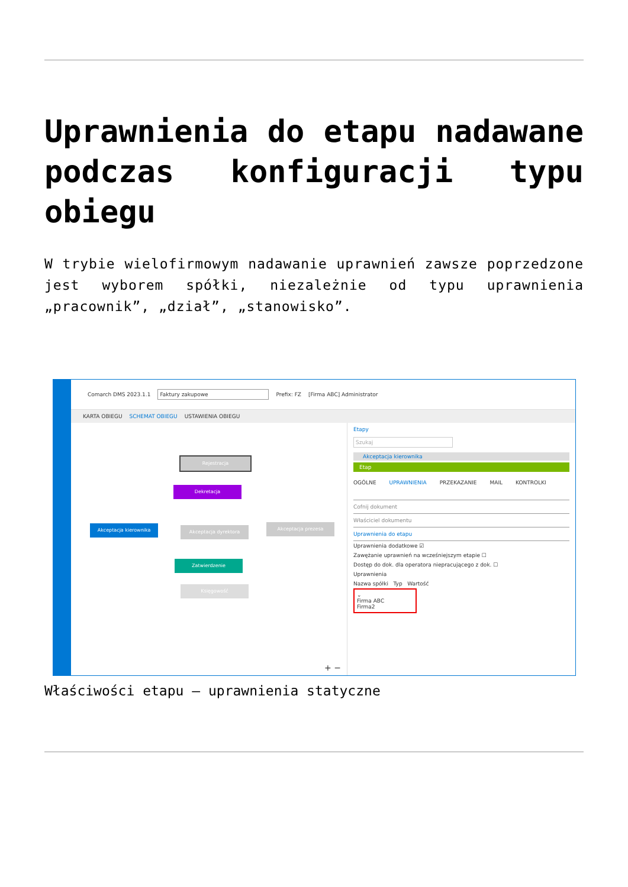Uprawnienia do etapu nadawane podczas konfiguracji typu obiegu
W trybie wielofirmowym nadawanie uprawnień zawsze poprzedzone jest wyborem spółki, niezależnie od typu uprawnienia „pracownik”, „dział”, „stanowisko”.
Comarch DMS 2023.1.1 Faktury zakupowe Prefix: FZ [Firma ABC] Administrator
KARTA OBIEGU SCHEMAT OBIEGU USTAWIENIA OBIEGU
Rejestracja
Dekretacja
Akceptacja kierownika Akceptacja dyrektora
Akceptacja prezesa
Zatwierdzenie
Księgowość
+ −
Etapy
Szukaj
Akceptacja kierownika
Etap
OGÓLNE UPRAWNIENIA PRZEKAZANIE MAIL KONTROLKI
Cofnij dokument
Właściciel dokumentu
Uprawnienia do etapu
Uprawnienia dodatkowe ☑
Zawężanie uprawnień na wcześniejszym etapie ☐
Dostęp do dok. dla operatora niepracującego z dok. ☐
Uprawnienia
Nazwa spółki Typ Wartość
⌄
Firma ABC
Firma2
Właściwości etapu – uprawnienia statyczne